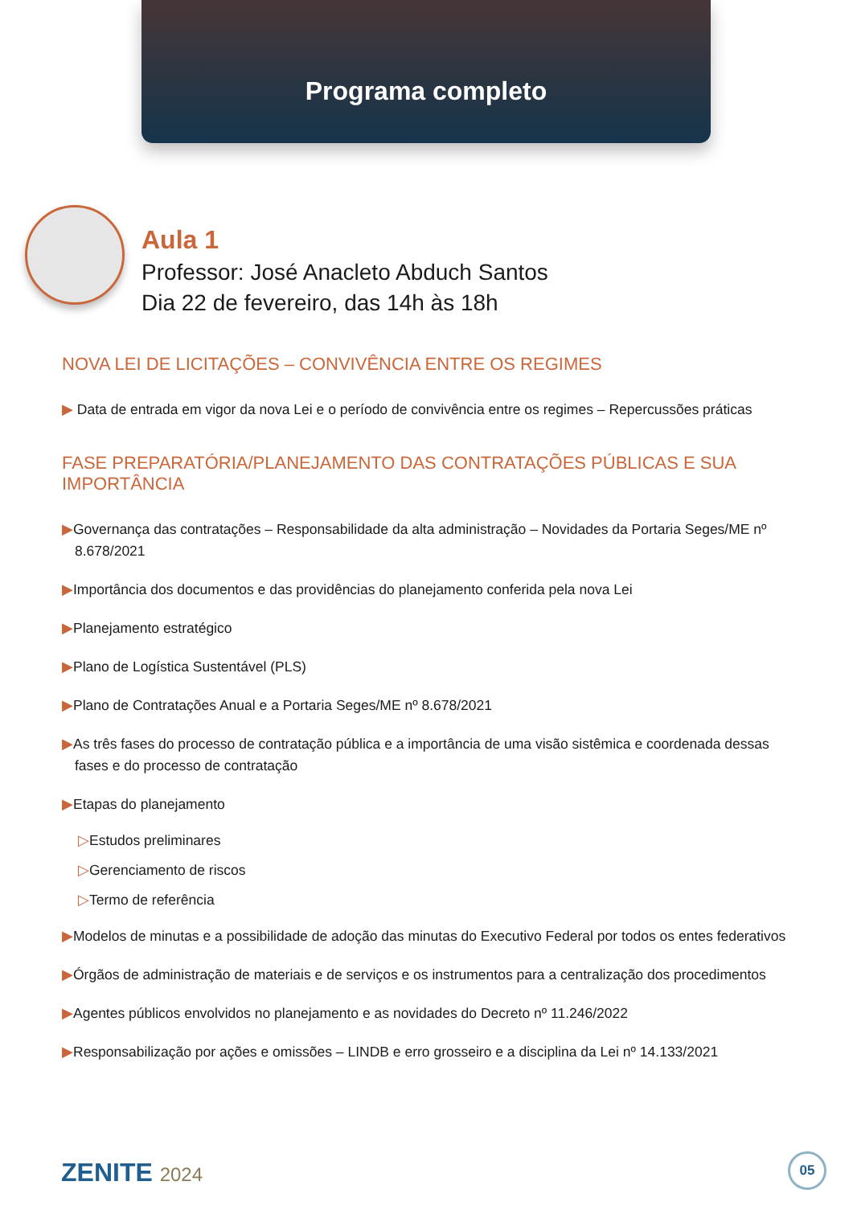Programa completo
Aula 1
Professor: José Anacleto Abduch Santos
Dia 22 de fevereiro, das 14h às 18h
NOVA LEI DE LICITAÇÕES – CONVIVÊNCIA ENTRE OS REGIMES
▶ Data de entrada em vigor da nova Lei e o período de convivência entre os regimes – Repercussões práticas
FASE PREPARATÓRIA/PLANEJAMENTO DAS CONTRATAÇÕES PÚBLICAS E SUA IMPORTÂNCIA
▶Governança das contratações – Responsabilidade da alta administração – Novidades da Portaria Seges/ME nº 8.678/2021
▶Importância dos documentos e das providências do planejamento conferida pela nova Lei
▶Planejamento estratégico
▶Plano de Logística Sustentável (PLS)
▶Plano de Contratações Anual e a Portaria Seges/ME nº 8.678/2021
▶As três fases do processo de contratação pública e a importância de uma visão sistêmica e coordenada dessas fases e do processo de contratação
▶Etapas do planejamento
▷Estudos preliminares
▷Gerenciamento de riscos
▷Termo de referência
▶Modelos de minutas e a possibilidade de adoção das minutas do Executivo Federal por todos os entes federativos
▶Órgãos de administração de materiais e de serviços e os instrumentos para a centralização dos procedimentos
▶Agentes públicos envolvidos no planejamento e as novidades do Decreto nº 11.246/2022
▶Responsabilização por ações e omissões – LINDB e erro grosseiro e a disciplina da Lei nº 14.133/2021
ZENITE 2024 05